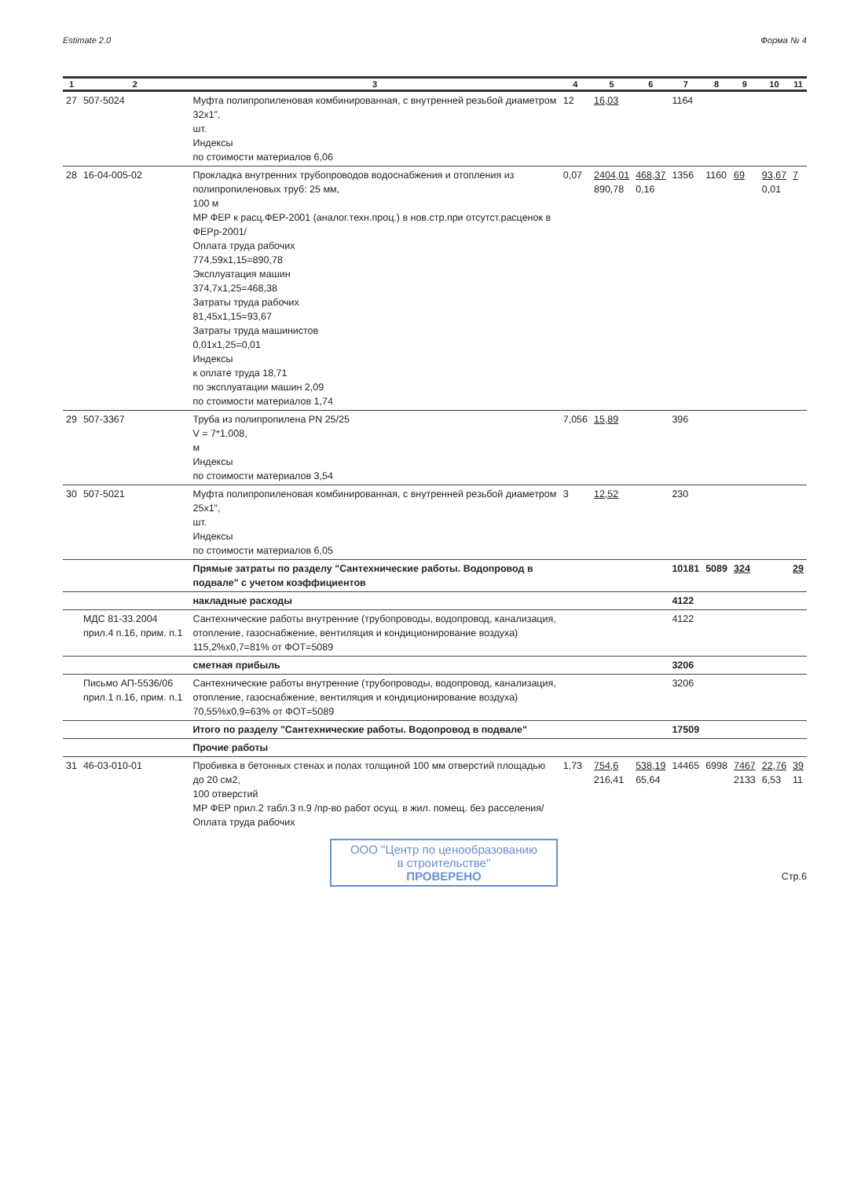Estimate 2.0 Форма № 4
| 1 | 2 | 3 | 4 | 5 | 6 | 7 | 8 | 9 | 10 | 11 |
| --- | --- | --- | --- | --- | --- | --- | --- | --- | --- | --- |
| 27 | 507-5024 | Муфта полипропиленовая комбинированная, с внутренней резьбой диаметром 32x1", шт. Индексы по стоимости материалов 6,06 | 12 | 16,03 | | 1164 | | | | |
| 28 | 16-04-005-02 | Прокладка внутренних трубопроводов водоснабжения и отопления из полипропиленовых труб: 25 мм, 100 м МР ФЕР к расц.ФЕР-2001 (аналог.техн.проц.) в нов.стр.при отсутст.расценок в ФЕРр-2001/ Оплата труда рабочих 774,59x1,15=890,78 Эксплуатация машин 374,7x1,25=468,38 Затраты труда рабочих 81,45x1,15=93,67 Затраты труда машинистов 0,01x1,25=0,01 Индексы к оплате труда 18,71 по эксплуатации машин 2,09 по стоимости материалов 1,74 | 0,07 | 2404,01 890,78 | 468,37 0,16 | 1356 | 1160 | 69 | 93,67 0,01 | 7 |
| 29 | 507-3367 | Труба из полипропилена PN 25/25 V = 7*1.008, м Индексы по стоимости материалов 3,54 | 7,056 | 15,89 | | 396 | | | | |
| 30 | 507-5021 | Муфта полипропиленовая комбинированная, с внутренней резьбой диаметром 25x1", шт. Индексы по стоимости материалов 6,05 | 3 | 12,52 | | 230 | | | | |
| | | Прямые затраты по разделу "Сантехнические работы. Водопровод в подвале" с учетом коэффициентов | | | | 10181 | 5089 | 324 | | 29 |
| | | накладные расходы | | | | 4122 | | | | |
| | МДС 81-33.2004 прил.4 п.16, прим. п.1 | Сантехнические работы внутренние (трубопроводы, водопровод, канализация, отопление, газоснабжение, вентиляция и кондиционирование воздуха) 115,2%x0,7=81% от ФОТ=5089 | | | | 4122 | | | | |
| | | сметная прибыль | | | | 3206 | | | | |
| | Письмо АП-5536/06 прил.1 п.16, прим. п.1 | Сантехнические работы внутренние (трубопроводы, водопровод, канализация, отопление, газоснабжение, вентиляция и кондиционирование воздуха) 70,55%x0,9=63% от ФОТ=5089 | | | | 3206 | | | | |
| | | Итого по разделу "Сантехнические работы. Водопровод в подвале" | | | | 17509 | | | | |
| | | Прочие работы | | | | | | | | |
| 31 | 46-03-010-01 | Пробивка в бетонных стенах и полах толщиной 100 мм отверстий площадью до 20 см2, 100 отверстий МР ФЕР прил.2 табл.3 п.9 /пр-во работ осущ. в жил. помещ. без расселения/ Оплата труда рабочих | 1,73 | 754,6 216,41 | 538,19 65,64 | 14465 | 6998 | 7467 2133 | 22,76 6,53 | 39 11 |
ООО "Центр по ценообразованию
в строительстве"
ПРОВЕРЕНО
Стр.6